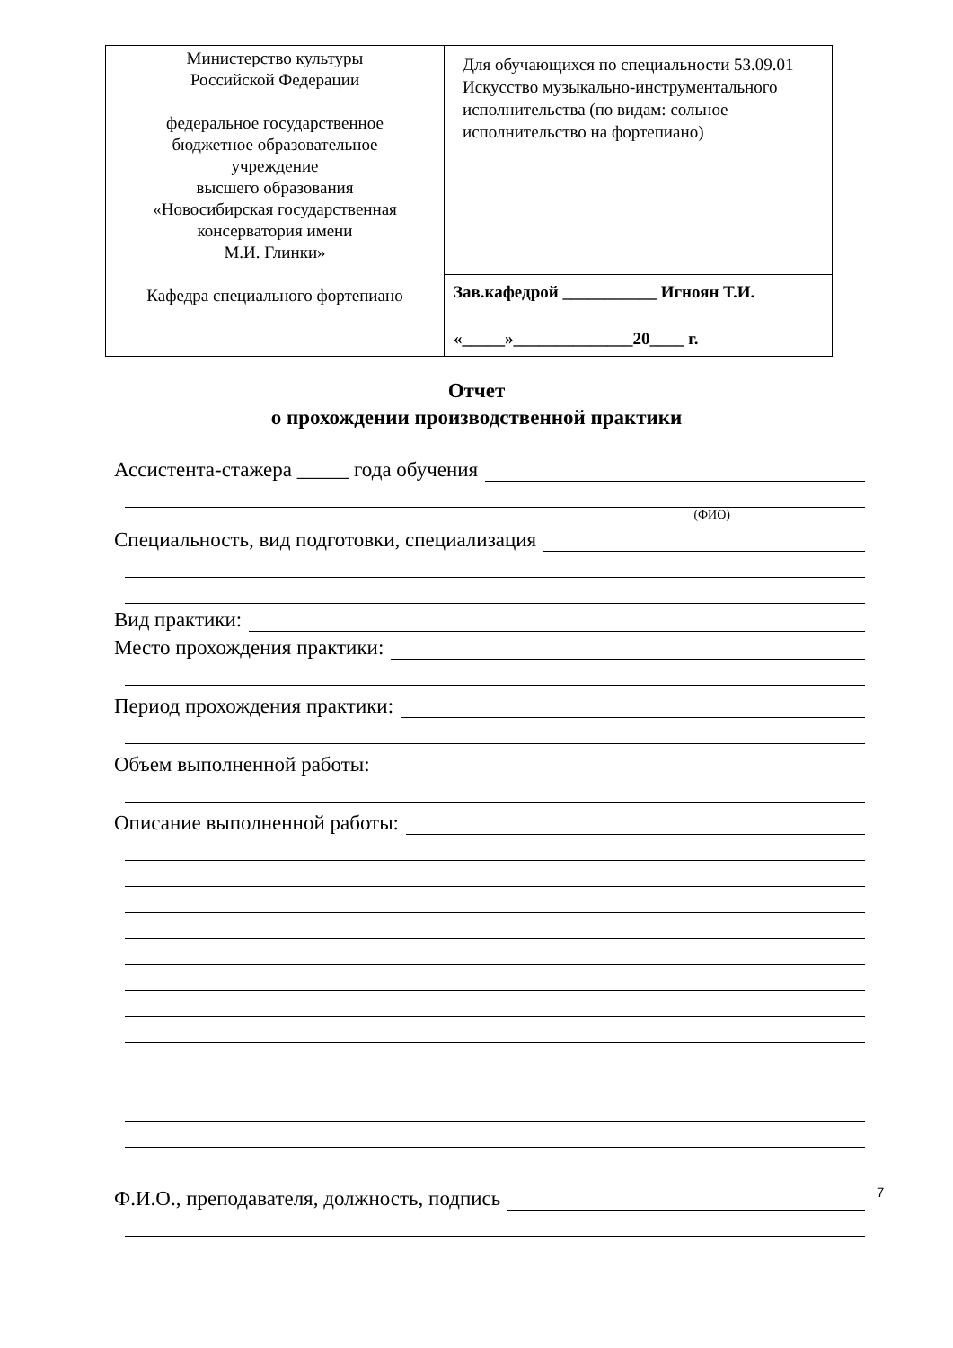| Министерство культуры Российской Федерации федеральное государственное бюджетное образовательное учреждение высшего образования «Новосибирская государственная консерватория имени М.И. Глинки» Кафедра специального фортепиано | Для обучающихся по специальности 53.09.01 Искусство музыкально-инструментального исполнительства (по видам: сольное исполнительство на фортепиано) |
| | Зав.кафедрой ___________ Игноян Т.И. «_____»______________20____ г. |
Отчет
о прохождении производственной практики
Ассистента-стажера _____ года обучения
(ФИО)
Специальность, вид подготовки, специализация
Вид практики:
Место прохождения практики:
Период прохождения практики:
Объем выполненной работы:
Описание выполненной работы:
Ф.И.О., преподавателя, должность, подпись
7